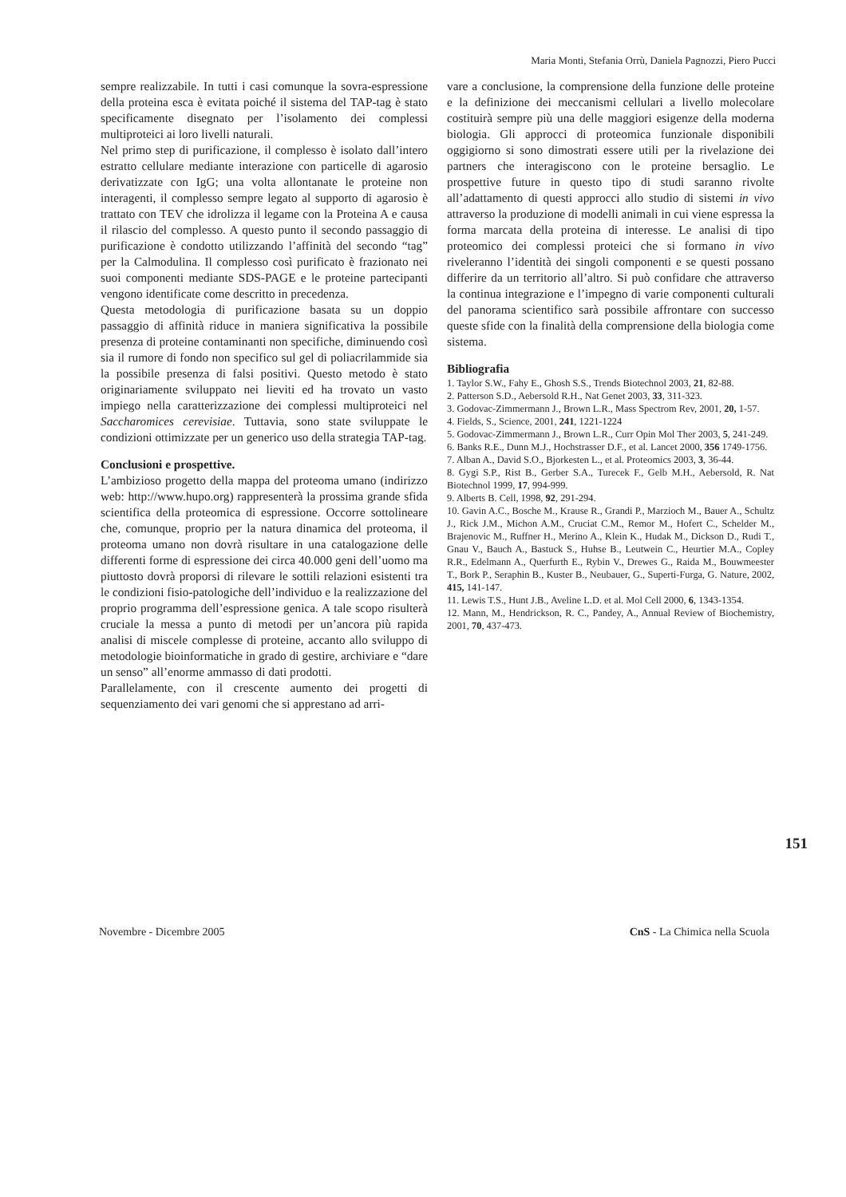Maria Monti, Stefania Orrù, Daniela Pagnozzi, Piero Pucci
sempre realizzabile. In tutti i casi comunque la sovra-espressione della proteina esca è evitata poiché il sistema del TAP-tag è stato specificamente disegnato per l’isolamento dei complessi multiproteici ai loro livelli naturali.
Nel primo step di purificazione, il complesso è isolato dall’intero estratto cellulare mediante interazione con particelle di agarosio derivatizzate con IgG; una volta allontanate le proteine non interagenti, il complesso sempre legato al supporto di agarosio è trattato con TEV che idrolizza il legame con la Proteina A e causa il rilascio del complesso. A questo punto il secondo passaggio di purificazione è condotto utilizzando l’affinità del secondo “tag” per la Calmodulina. Il complesso così purificato è frazionato nei suoi componenti mediante SDS-PAGE e le proteine partecipanti vengono identificate come descritto in precedenza.
Questa metodologia di purificazione basata su un doppio passaggio di affinità riduce in maniera significativa la possibile presenza di proteine contaminanti non specifiche, diminuendo così sia il rumore di fondo non specifico sul gel di poliacrilammide sia la possibile presenza di falsi positivi. Questo metodo è stato originariamente sviluppato nei lieviti ed ha trovato un vasto impiego nella caratterizzazione dei complessi multiproteici nel Saccharomices cerevisiae. Tuttavia, sono state sviluppate le condizioni ottimizzate per un generico uso della strategia TAP-tag.
Conclusioni e prospettive.
L’ambizioso progetto della mappa del proteoma umano (indirizzo web: http://www.hupo.org) rappresenterà la prossima grande sfida scientifica della proteomica di espressione. Occorre sottolineare che, comunque, proprio per la natura dinamica del proteoma, il proteoma umano non dovrà risultare in una catalogazione delle differenti forme di espressione dei circa 40.000 geni dell’uomo ma piuttosto dovrà proporsi di rilevare le sottili relazioni esistenti tra le condizioni fisio-patologiche dell’individuo e la realizzazione del proprio programma dell’espressione genica. A tale scopo risulterà cruciale la messa a punto di metodi per un’ancora più rapida analisi di miscele complesse di proteine, accanto allo sviluppo di metodologie bioinformatiche in grado di gestire, archiviare e “dare un senso” all’enorme ammasso di dati prodotti.
Parallelamente, con il crescente aumento dei progetti di sequenziamento dei vari genomi che si apprestano ad arri-
vare a conclusione, la comprensione della funzione delle proteine e la definizione dei meccanismi cellulari a livello molecolare costituirà sempre più una delle maggiori esigenze della moderna biologia. Gli approcci di proteomica funzionale disponibili oggigiorno si sono dimostrati essere utili per la rivelazione dei partners che interagiscono con le proteine bersaglio. Le prospettive future in questo tipo di studi saranno rivolte all’adattamento di questi approcci allo studio di sistemi in vivo attraverso la produzione di modelli animali in cui viene espressa la forma marcata della proteina di interesse. Le analisi di tipo proteomico dei complessi proteici che si formano in vivo riveleranno l’identità dei singoli componenti e se questi possano differire da un territorio all’altro. Si può confidare che attraverso la continua integrazione e l’impegno di varie componenti culturali del panorama scientifico sarà possibile affrontare con successo queste sfide con la finalità della comprensione della biologia come sistema.
Bibliografia
1. Taylor S.W., Fahy E., Ghosh S.S., Trends Biotechnol 2003, 21, 82-88.
2. Patterson S.D., Aebersold R.H., Nat Genet 2003, 33, 311-323.
3. Godovac-Zimmermann J., Brown L.R., Mass Spectrom Rev, 2001, 20, 1-57.
4. Fields, S., Science, 2001, 241, 1221-1224
5. Godovac-Zimmermann J., Brown L.R., Curr Opin Mol Ther 2003, 5, 241-249.
6. Banks R.E., Dunn M.J., Hochstrasser D.F., et al. Lancet 2000, 356 1749-1756.
7. Alban A., David S.O., Bjorkesten L., et al. Proteomics 2003, 3, 36-44.
8. Gygi S.P., Rist B., Gerber S.A., Turecek F., Gelb M.H., Aebersold, R. Nat Biotechnol 1999, 17, 994-999.
9. Alberts B. Cell, 1998, 92, 291-294.
10. Gavin A.C., Bosche M., Krause R., Grandi P., Marzioch M., Bauer A., Schultz J., Rick J.M., Michon A.M., Cruciat C.M., Remor M., Hofert C., Schelder M., Brajenovic M., Ruffner H., Merino A., Klein K., Hudak M., Dickson D., Rudi T., Gnau V., Bauch A., Bastuck S., Huhse B., Leutwein C., Heurtier M.A., Copley R.R., Edelmann A., Querfurth E., Rybin V., Drewes G., Raida M., Bouwmeester T., Bork P., Seraphin B., Kuster B., Neubauer, G., Superti-Furga, G. Nature, 2002, 415, 141-147.
11. Lewis T.S., Hunt J.B., Aveline L.D. et al. Mol Cell 2000, 6, 1343-1354.
12. Mann, M., Hendrickson, R. C., Pandey, A., Annual Review of Biochemistry, 2001, 70, 437-473.
151
Novembre - Dicembre 2005 CnS - La Chimica nella Scuola